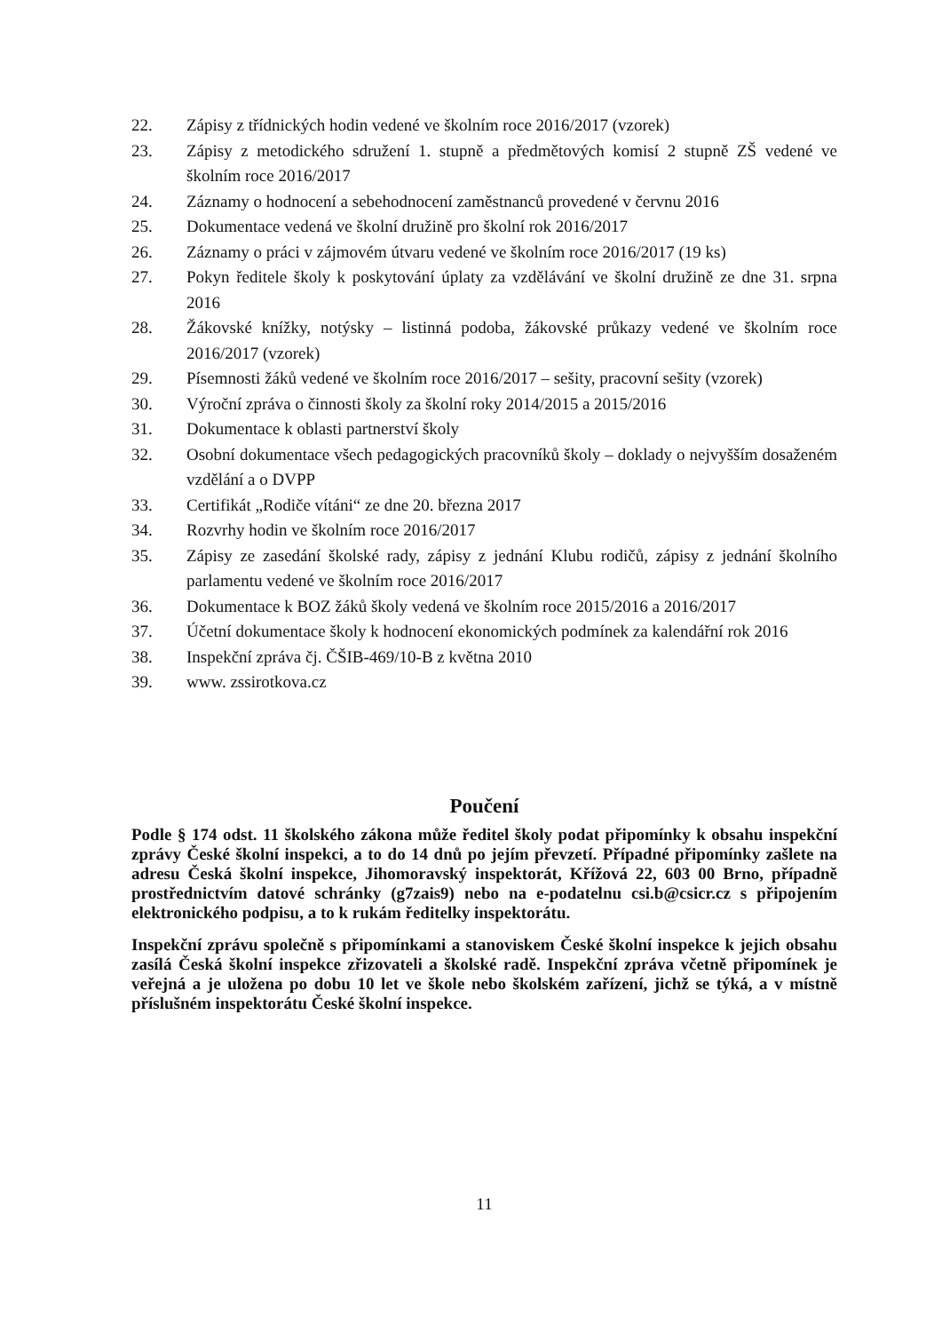22. Zápisy z třídnických hodin vedené ve školním roce 2016/2017 (vzorek)
23. Zápisy z metodického sdružení 1. stupně a předmětových komisí 2 stupně ZŠ vedené ve školním roce 2016/2017
24. Záznamy o hodnocení a sebehodnocení zaměstnanců provedené v červnu 2016
25. Dokumentace vedená ve školní družině pro školní rok 2016/2017
26. Záznamy o práci v zájmovém útvaru vedené ve školním roce 2016/2017 (19 ks)
27. Pokyn ředitele školy k poskytování úplaty za vzdělávání ve školní družině ze dne 31. srpna 2016
28. Žákovské knížky, notýsky – listinná podoba, žákovské průkazy vedené ve školním roce 2016/2017 (vzorek)
29. Písemnosti žáků vedené ve školním roce 2016/2017 – sešity, pracovní sešity (vzorek)
30. Výroční zpráva o činnosti školy za školní roky 2014/2015 a 2015/2016
31. Dokumentace k oblasti partnerství školy
32. Osobní dokumentace všech pedagogických pracovníků školy – doklady o nejvyšším dosaženém vzdělání a o DVPP
33. Certifikát „Rodiče vítáni“ ze dne 20. března 2017
34. Rozvrhy hodin ve školním roce 2016/2017
35. Zápisy ze zasedání školské rady, zápisy z jednání Klubu rodičů, zápisy z jednání školního parlamentu vedené ve školním roce 2016/2017
36. Dokumentace k BOZ žáků školy vedená ve školním roce 2015/2016 a 2016/2017
37. Účetní dokumentace školy k hodnocení ekonomických podmínek za kalendářní rok 2016
38. Inspekční zpráva čj. ČŠIB-469/10-B z května 2010
39. www. zssirotkova.cz
Poučení
Podle § 174 odst. 11 školského zákona může ředitel školy podat připomínky k obsahu inspekční zprávy České školní inspekci, a to do 14 dnů po jejím převzetí. Případné připomínky zašlete na adresu Česká školní inspekce, Jihomoravský inspektorát, Křížová 22, 603 00 Brno, případně prostřednictvím datové schránky (g7zais9) nebo na e-podatelnu csi.b@csicr.cz s připojením elektronického podpisu, a to k rukám ředitelky inspektorátu.
Inspekční zprávu společně s připomínkami a stanoviskem České školní inspekce k jejich obsahu zasílá Česká školní inspekce zřizovateli a školské radě. Inspekční zpráva včetně připomínek je veřejná a je uložena po dobu 10 let ve škole nebo školském zařízení, jichž se týká, a v místně příslušném inspektorátu České školní inspekce.
11